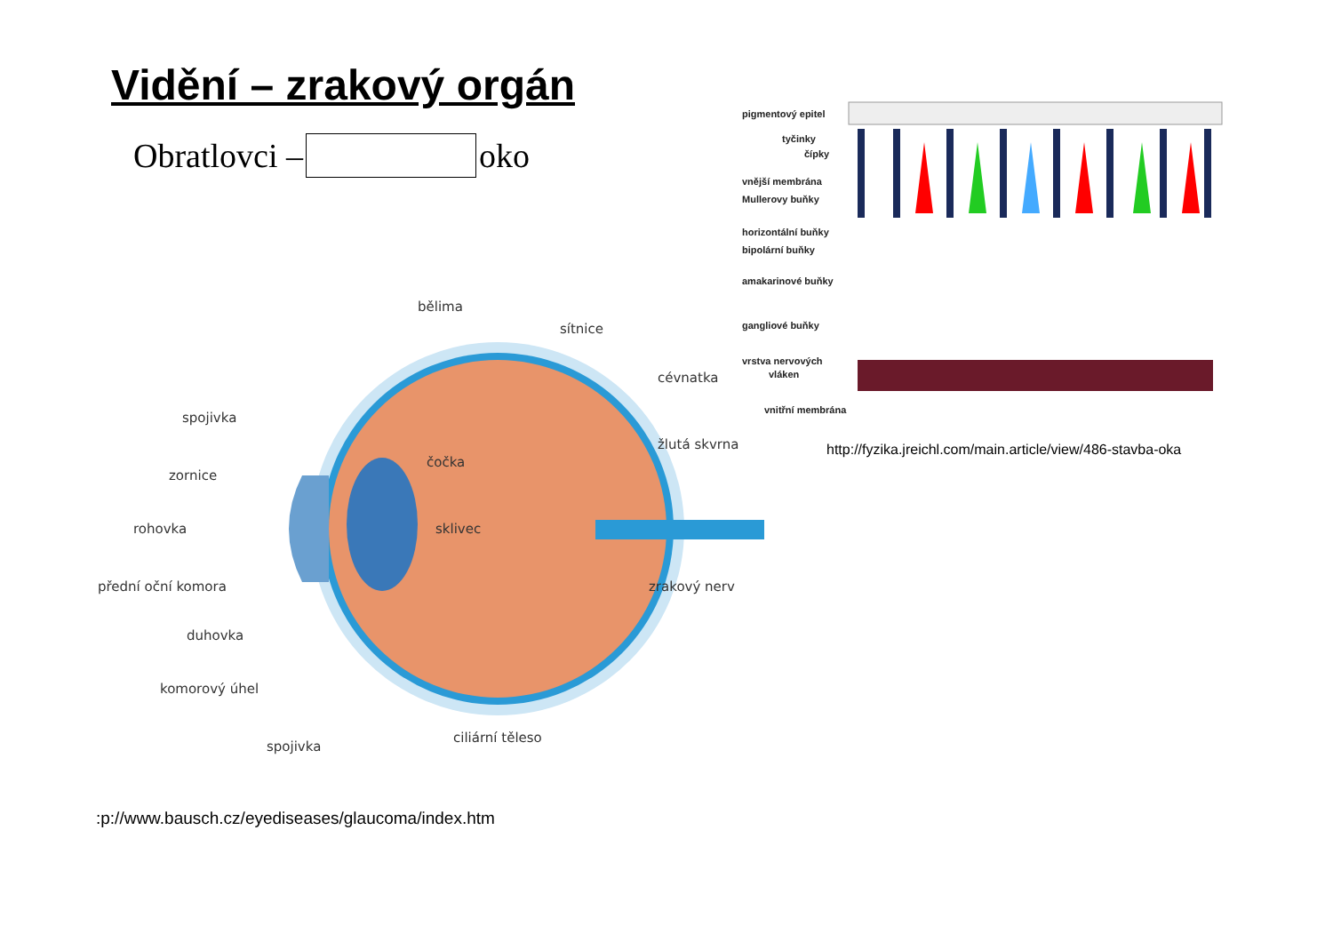Vidění – zrakový orgán
Obratlovci – oko
bělima
sítnice
cévnatka
spojivka
žlutá skvrna
čočka
zornice
rohovka
sklivec
přední oční komora
zrakový nerv
duhovka
komorový úhel
ciliární těleso
spojivka
pigmentový epitel
tyčinky
čípky
vnější membrána
Mullerovy buňky
horizontální buňky
bipolární buňky
amakarinové buňky
gangliové buňky
vrstva nervových
vláken
vnitřní membrána
http://fyzika.jreichl.com/main.article/view/486-stavba-oka
:p://www.bausch.cz/eyediseases/glaucoma/index.htm